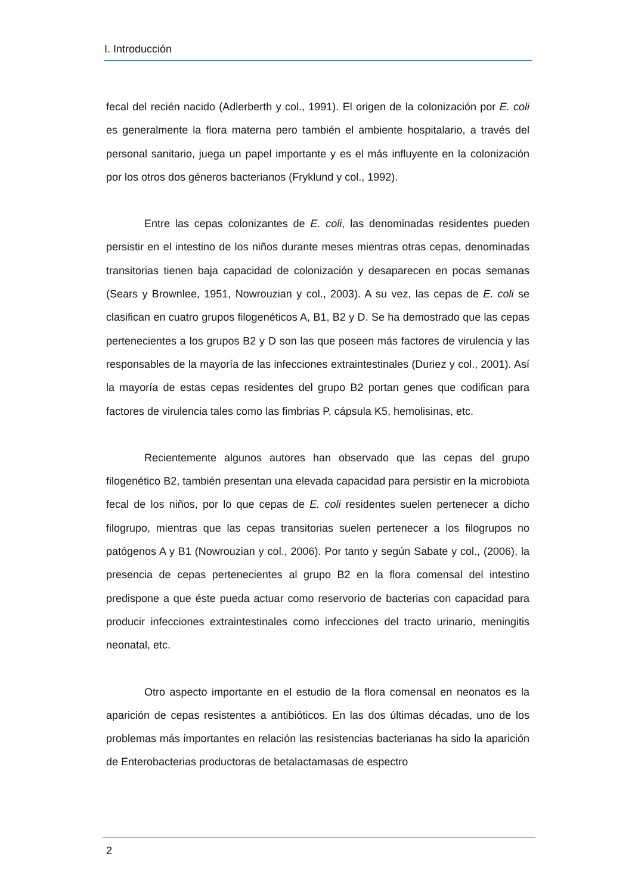I. Introducción
fecal del recién nacido (Adlerberth y col., 1991). El origen de la colonización por E. coli es generalmente la flora materna pero también el ambiente hospitalario, a través del personal sanitario, juega un papel importante y es el más influyente en la colonización por los otros dos géneros bacterianos (Fryklund y col., 1992).
Entre las cepas colonizantes de E. coli, las denominadas residentes pueden persistir en el intestino de los niños durante meses mientras otras cepas, denominadas transitorias tienen baja capacidad de colonización y desaparecen en pocas semanas (Sears y Brownlee, 1951, Nowrouzian y col., 2003). A su vez, las cepas de E. coli se clasifican en cuatro grupos filogenéticos A, B1, B2 y D. Se ha demostrado que las cepas pertenecientes a los grupos B2 y D son las que poseen más factores de virulencia y las responsables de la mayoría de las infecciones extraintestinales (Duriez y col., 2001). Así la mayoría de estas cepas residentes del grupo B2 portan genes que codifican para factores de virulencia tales como las fimbrias P, cápsula K5, hemolisinas, etc.
Recientemente algunos autores han observado que las cepas del grupo filogenético B2, también presentan una elevada capacidad para persistir en la microbiota fecal de los niños, por lo que cepas de E. coli residentes suelen pertenecer a dicho filogrupo, mientras que las cepas transitorias suelen pertenecer a los filogrupos no patógenos A y B1 (Nowrouzian y col., 2006). Por tanto y según Sabate y col., (2006), la presencia de cepas pertenecientes al grupo B2 en la flora comensal del intestino predispone a que éste pueda actuar como reservorio de bacterias con capacidad para producir infecciones extraintestinales como infecciones del tracto urinario, meningitis neonatal, etc.
Otro aspecto importante en el estudio de la flora comensal en neonatos es la aparición de cepas resistentes a antibióticos. En las dos últimas décadas, uno de los problemas más importantes en relación las resistencias bacterianas ha sido la aparición de Enterobacterias productoras de betalactamasas de espectro
2